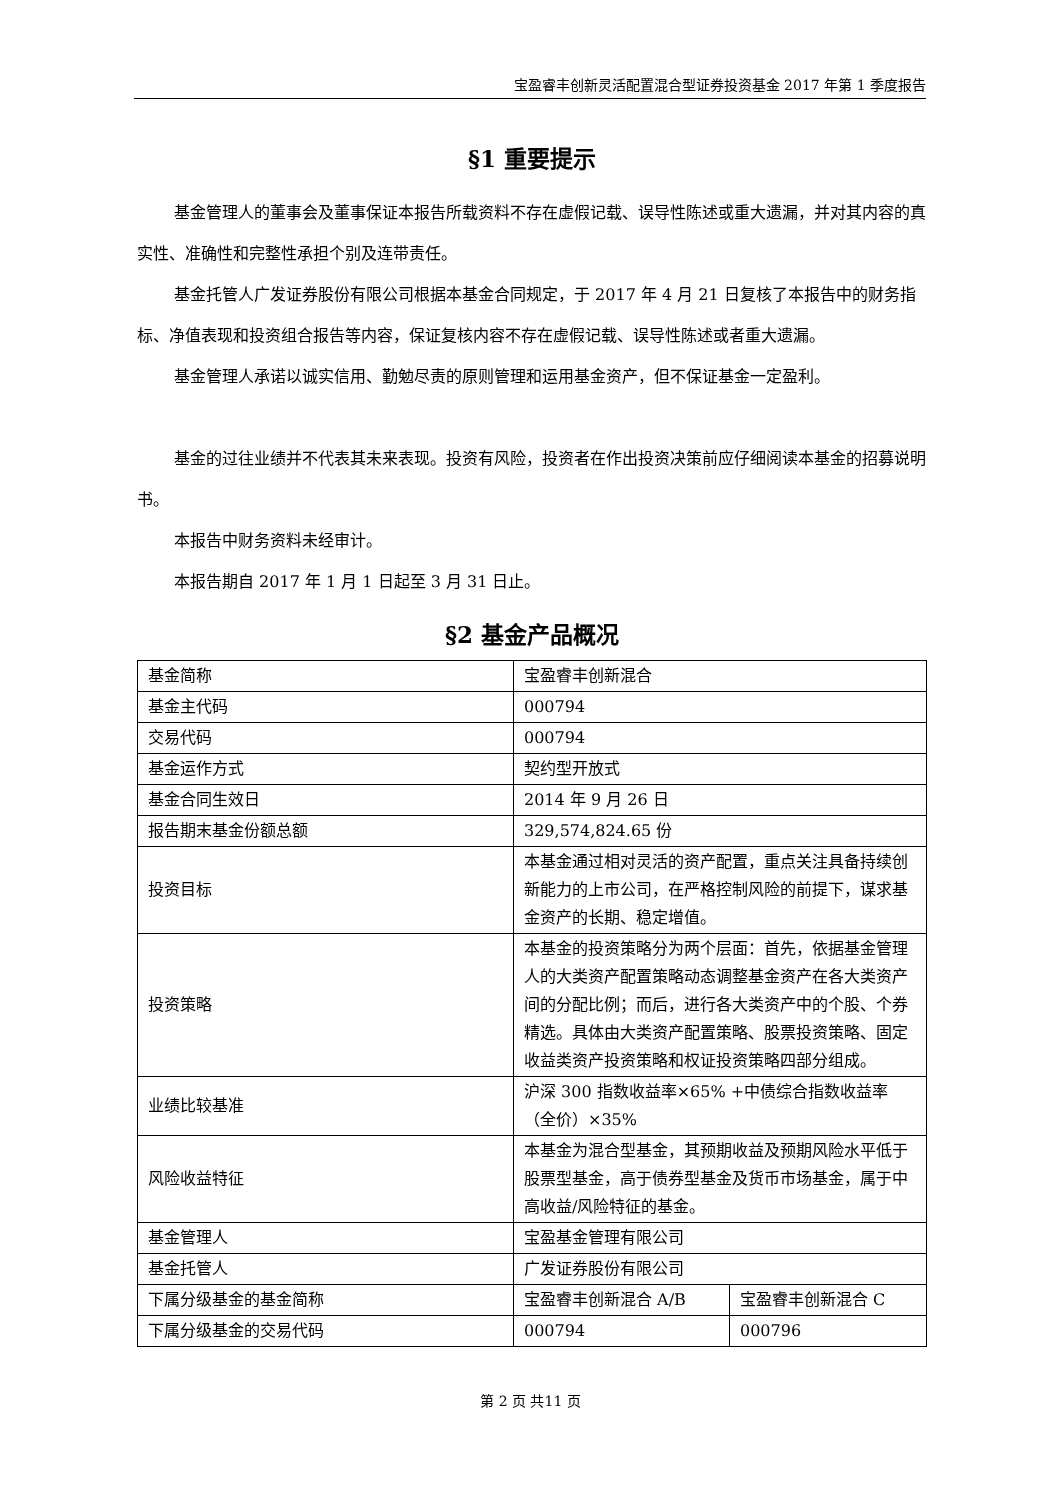宝盈睿丰创新灵活配置混合型证券投资基金 2017 年第 1 季度报告
§1 重要提示
基金管理人的董事会及董事保证本报告所载资料不存在虚假记载、误导性陈述或重大遗漏，并对其内容的真实性、准确性和完整性承担个别及连带责任。
基金托管人广发证券股份有限公司根据本基金合同规定，于 2017 年 4 月 21 日复核了本报告中的财务指标、净值表现和投资组合报告等内容，保证复核内容不存在虚假记载、误导性陈述或者重大遗漏。
基金管理人承诺以诚实信用、勤勉尽责的原则管理和运用基金资产，但不保证基金一定盈利。
基金的过往业绩并不代表其未来表现。投资有风险，投资者在作出投资决策前应仔细阅读本基金的招募说明书。
本报告中财务资料未经审计。
本报告期自 2017 年 1 月 1 日起至 3 月 31 日止。
§2 基金产品概况
| 基金简称 | 宝盈睿丰创新混合 | |
| 基金主代码 | 000794 | |
| 交易代码 | 000794 | |
| 基金运作方式 | 契约型开放式 | |
| 基金合同生效日 | 2014 年 9 月 26 日 | |
| 报告期末基金份额总额 | 329,574,824.65 份 | |
| 投资目标 | 本基金通过相对灵活的资产配置，重点关注具备持续创新能力的上市公司，在严格控制风险的前提下，谋求基金资产的长期、稳定增值。 | |
| 投资策略 | 本基金的投资策略分为两个层面：首先，依据基金管理人的大类资产配置策略动态调整基金资产在各大类资产间的分配比例；而后，进行各大类资产中的个股、个券精选。具体由大类资产配置策略、股票投资策略、固定收益类资产投资策略和权证投资策略四部分组成。 | |
| 业绩比较基准 | 沪深 300 指数收益率×65% +中债综合指数收益率（全价）×35% | |
| 风险收益特征 | 本基金为混合型基金，其预期收益及预期风险水平低于股票型基金，高于债券型基金及货币市场基金，属于中高收益/风险特征的基金。 | |
| 基金管理人 | 宝盈基金管理有限公司 | |
| 基金托管人 | 广发证券股份有限公司 | |
| 下属分级基金的基金简称 | 宝盈睿丰创新混合 A/B | 宝盈睿丰创新混合 C |
| 下属分级基金的交易代码 | 000794 | 000796 |
第 2 页 共11 页